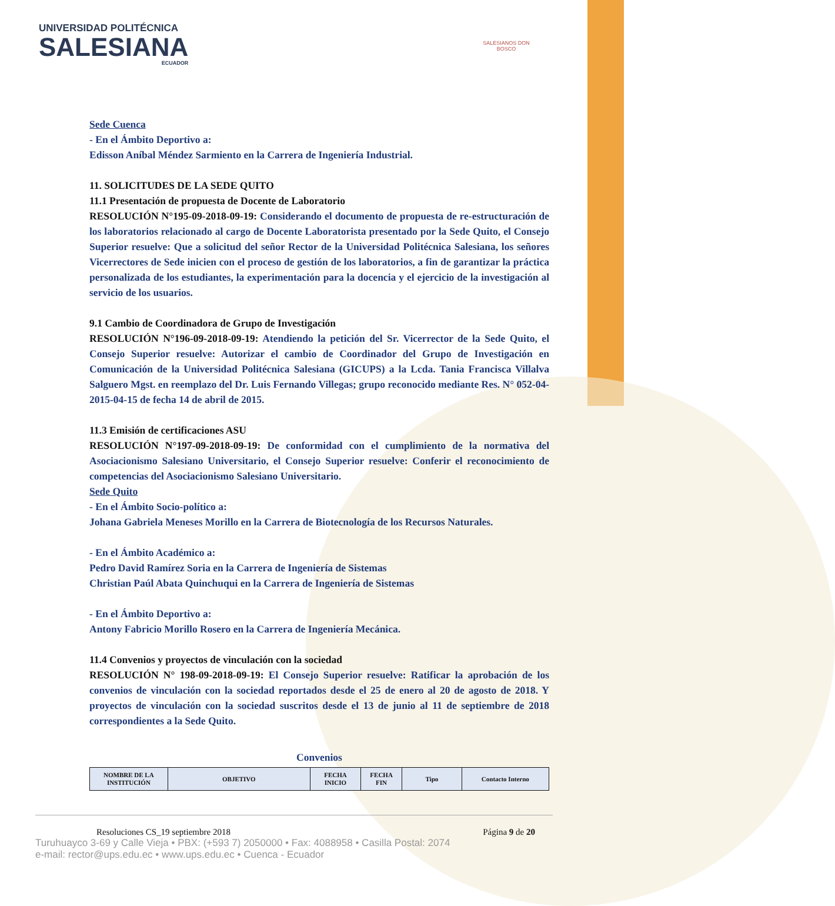UNIVERSIDAD POLITÉCNICA
SALESIANA
ECUADOR
SALESIANOS DON BOSCO
Sede Cuenca
- En el Ámbito Deportivo a:
Edisson Aníbal Méndez Sarmiento en la Carrera de Ingeniería Industrial.
11. SOLICITUDES DE LA SEDE QUITO
11.1 Presentación de propuesta de Docente de Laboratorio
RESOLUCIÓN N°195-09-2018-09-19: Considerando el documento de propuesta de re-estructuración de los laboratorios relacionado al cargo de Docente Laboratorista presentado por la Sede Quito, el Consejo Superior resuelve: Que a solicitud del señor Rector de la Universidad Politécnica Salesiana, los señores Vicerrectores de Sede inicien con el proceso de gestión de los laboratorios, a fin de garantizar la práctica personalizada de los estudiantes, la experimentación para la docencia y el ejercicio de la investigación al servicio de los usuarios.
9.1 Cambio de Coordinadora de Grupo de Investigación
RESOLUCIÓN N°196-09-2018-09-19: Atendiendo la petición del Sr. Vicerrector de la Sede Quito, el Consejo Superior resuelve: Autorizar el cambio de Coordinador del Grupo de Investigación en Comunicación de la Universidad Politécnica Salesiana (GICUPS) a la Lcda. Tania Francisca Villalva Salguero Mgst. en reemplazo del Dr. Luis Fernando Villegas; grupo reconocido mediante Res. N° 052-04-2015-04-15 de fecha 14 de abril de 2015.
11.3 Emisión de certificaciones ASU
RESOLUCIÓN N°197-09-2018-09-19: De conformidad con el cumplimiento de la normativa del Asociacionismo Salesiano Universitario, el Consejo Superior resuelve: Conferir el reconocimiento de competencias del Asociacionismo Salesiano Universitario.
Sede Quito
- En el Ámbito Socio-político a:
Johana Gabriela Meneses Morillo en la Carrera de Biotecnología de los Recursos Naturales.
- En el Ámbito Académico a:
Pedro David Ramírez Soria en la Carrera de Ingeniería de Sistemas
Christian Paúl Abata Quinchuqui en la Carrera de Ingeniería de Sistemas
- En el Ámbito Deportivo a:
Antony Fabricio Morillo Rosero en la Carrera de Ingeniería Mecánica.
11.4 Convenios y proyectos de vinculación con la sociedad
RESOLUCIÓN N° 198-09-2018-09-19: El Consejo Superior resuelve: Ratificar la aprobación de los convenios de vinculación con la sociedad reportados desde el 25 de enero al 20 de agosto de 2018. Y proyectos de vinculación con la sociedad suscritos desde el 13 de junio al 11 de septiembre de 2018 correspondientes a la Sede Quito.
Convenios
| NOMBRE DE LA INSTITUCIÓN | OBJETIVO | FECHA INICIO | FECHA FIN | Tipo | Contacto Interno |
| --- | --- | --- | --- | --- | --- |
Resoluciones CS_19 septiembre 2018 Página 9 de 20
Turuhuayco 3-69 y Calle Vieja • PBX: (+593 7) 2050000 • Fax: 4088958 • Casilla Postal: 2074
e-mail: rector@ups.edu.ec • www.ups.edu.ec • Cuenca - Ecuador